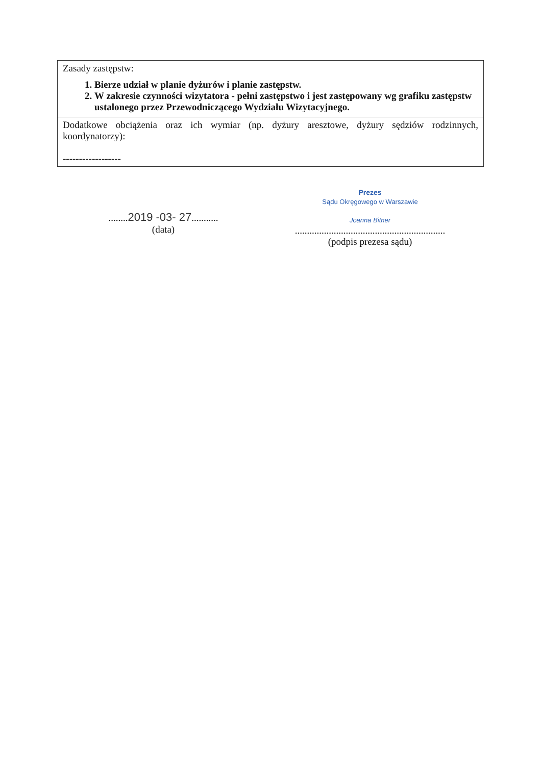| Zasady zastępstw: 1. Bierze udział w planie dyżurów i planie zastępstw. 2. W zakresie czynności wizytatora - pełni zastępstwo i jest zastępowany wg grafiku zastępstw ustalonego przez Przewodniczącego Wydziału Wizytacyjnego. |
| Dodatkowe obciążenia oraz ich wymiar (np. dyżury aresztowe, dyżury sędziów rodzinnych, koordynatorzy): ------------------ |
........2019 -03- 27...........
(data)
Prezes
Sądu Okręgowego w Warszawie
Joanna Bitner
..............................................................
(podpis prezesa sądu)